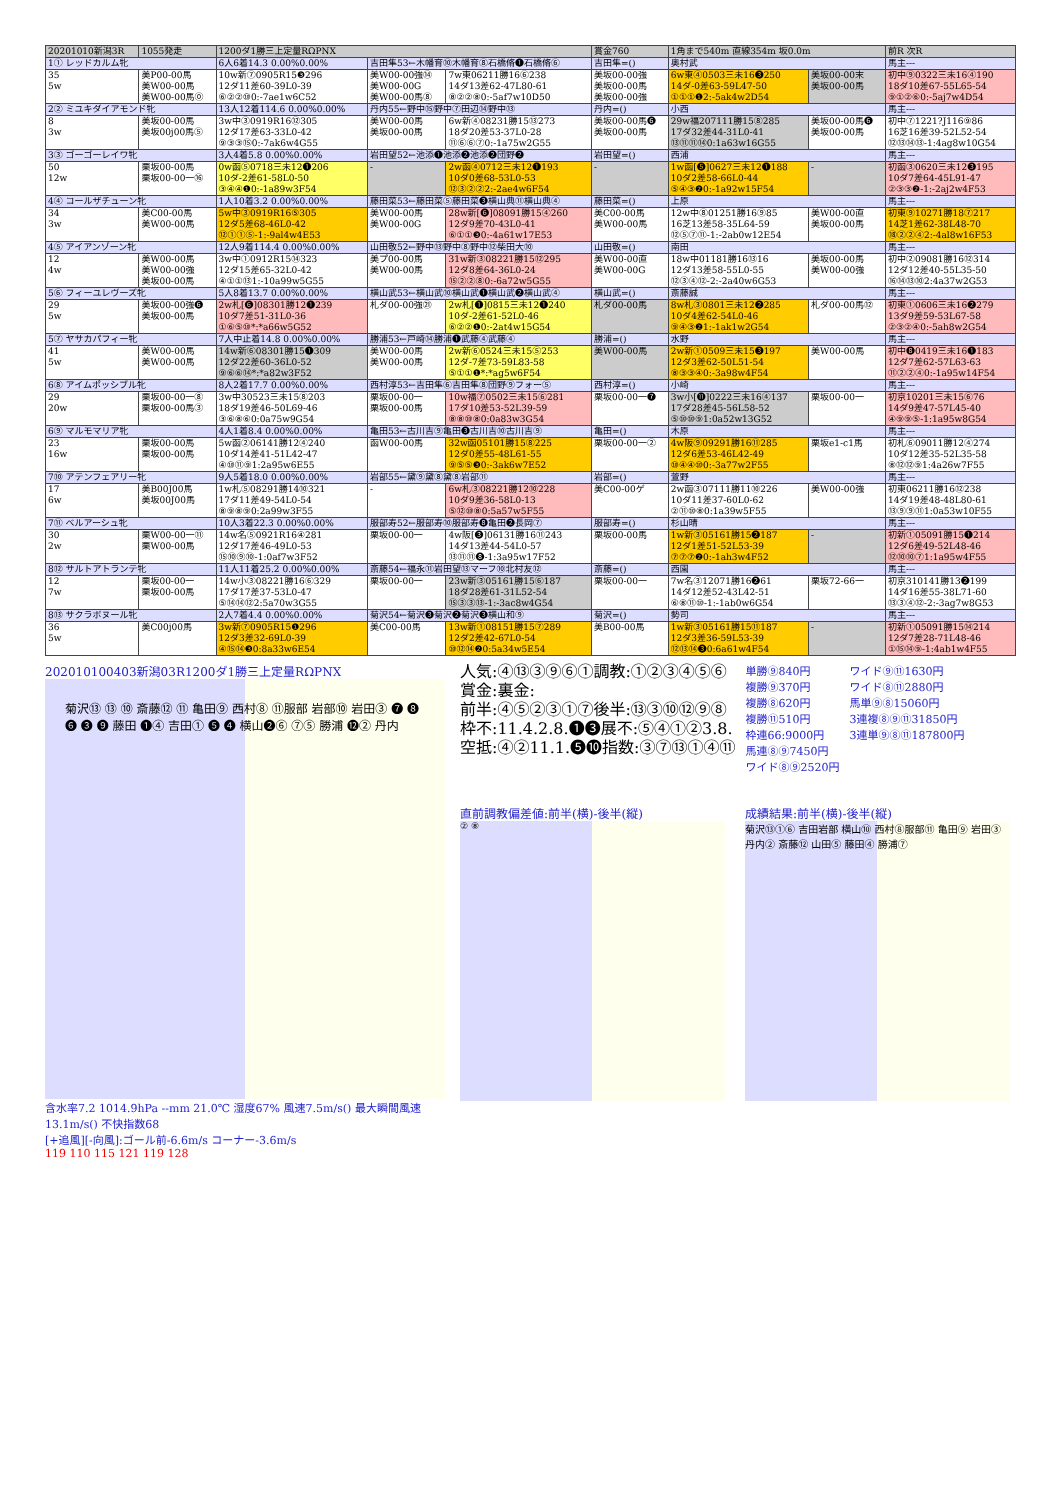| 20201010新潟3R | 1055発走 | 1200ダ1勝三上定量RΩPNX | | | 賞金760 | 1角まで540m 直線354m 坂0.0m | | 前R 次R |
| 1① レッドカルム牝 | | 6人6着14.3 0.00%0.00% | 吉田隼53←木幡育⑩木幡育⑧石橋脩❶石橋脩⑥ | | 吉田隼=() | 奥村武 | | 馬主--- |
| 35 5w | 美P00-00馬 美W00-00馬 美W00-00馬⓪ | 10w新⑦0905R15❸296 12ダ11差60-39L0-39 ⑥②②⑩0:-7ae1w6C52 | 美W00-00強⑭ 美W00-00G 美W00-00馬⑧ | 7w東06211勝16⑥238 14ダ13差62-47L80-61 ⑧②②⑧0:-5af7w10D50 | 美坂00-00強 美坂00-00馬 美坂00-00強 | 6w東④0503三未16❸250 14ダ-0差63-59L47-50 ①①①❶2:-5ak4w2D54 | 美坂00-00末 美坂00-00馬 | 初中⑨0322三未16④190 18ダ10差67-55L65-54 ⑨①②⑥0:-5aj7w4D54 |
| 2② ミユキダイアモンド牝 | | 13人12着114.6 0.00%0.00% | 丹内55←野中⑮野中⑦田辺⑭野中⑬ | | 丹内=() | 小西 | | 馬主--- |
| 8 3w | 美坂00-00馬 美坂00j00馬⑤ | 3w中③0919R16⑫305 12ダ17差63-33L0-42 ⑨③③⑮0:-7ak6w4G55 | 美W00-00馬 美坂00-00馬 | 6w新④08231勝15⑬273 18ダ20差53-37L0-28 ⑪⑥⑥⑦0:-1a75w2G55 | 美坂00-00馬❻ 美坂00-00馬 | 29w福207111勝15⑧285 17ダ32差44-31L0-41 ⑬⑪⑪⑭0:1a63w16G55 | 美坂00-00馬❻ 美坂00-00馬 | 初中⑦1221?J116⑨86 16芝16差39-52L52-54 ⑫⑬⑭⑬-1:4ag8w10G54 |
| 3③ ゴーゴーレイワ牝 | | 3人4着5.8 0.00%0.00% | 岩田望52←池添❶池添❷池添❷団野❷ | | 岩田望=() | 西浦 | | 馬主--- |
| 50 12w | 栗坂00-00馬 栗坂00-00一⑯ | 0w函⑤0718三未12❶206 10ダ-2差61-58L0-50 ③④④❶0:-1a89w3F54 | - | 2w函④0712三未12❶193 10ダ0差68-53L0-53 ⑫③②②2:-2ae4w6F54 | - | 1w函[❺]0627三未12❶188 10ダ2差58-66L0-44 ⑤④③❷0:-1a92w15F54 | - | 初函③0620三未12❸195 10ダ7差64-45L91-47 ②③③❷-1:-2aj2w4F53 |
| 4④ コールザチューン牝 | | 1人10着3.2 0.00%0.00% | 藤田菜53←藤田菜⑤藤田菜❸横山典⑪横山典④ | | 藤田菜=() | 上原 | | 馬主--- |
| 34 3w | 美C00-00馬 美W00-00馬 | 5w中③0919R16⑤305 12ダ5差68-46L0-42 ⑫①①⑤-1:-9al4w4E53 | 美W00-00馬 美W00-00G | 28w新[❻]08091勝15④260 12ダ9差70-43L0-41 ⑥①①❸0:-4a61w17E53 | 美C00-00馬 美W00-00馬 | 12w中⑧01251勝16⑨85 16芝13差58-35L64-59 ⑫⑤⑦⑪-1:-2ab0w12E54 | 美W00-00直 美坂00-00馬 | 初東⑨10271勝18⑦217 14芝1差62-38L48-70 ⑱②②④2:-4al8w16F53 |
| 4⑤ アイアンゾーン牝 | | 12人9着114.4 0.00%0.00% | 山田敬52←野中⑬野中⑧野中⑫柴田大⑩ | | 山田敬=() | 南田 | | 馬主--- |
| 12 4w | 美W00-00馬 美W00-00強 美坂00-00馬 | 3w中①0912R15⑭323 12ダ15差65-32L0-42 ④①①⑬1:-10a99w5G55 | 美プ00-00馬 美W00-00馬 | 31w新③08221勝15⑫295 12ダ8差64-36L0-24 ⑮②②⑧0:-6a72w5G55 | 美W00-00直 美W00-00G | 18w中01181勝16⑬16 12ダ13差58-55L0-55 ⑫③④⑫-2:-2a40w6G53 | 美坂00-00馬 美W00-00強 | 初中②09081勝16⑫314 12ダ12差40-55L35-50 ⑯⑭⑬⑩2:4a37w2G53 |
| 5⑥ フィーユレヴーズ牝 | | 5人8着13.7 0.00%0.00% | 横山武53←横山武⑩横山武❶横山武❷横山武④ | | 横山武=() | 斎藤誠 | | 馬主--- |
| 29 5w | 美坂00-00強❻ 美坂00-00馬 | 2w札[❻]08301勝12❶239 10ダ7差51-31L0-36 ①⑥⑤⑩*:*a66w5G52 | 札ダ00-00強㉑ | 2w札[❶]0815三未12❶240 10ダ-2差61-52L0-46 ⑥②②❶0:-2at4w15G54 | 札ダ00-00馬 | 8w札③0801三未12❷285 10ダ4差62-54L0-46 ⑨④③❷1:-1ak1w2G54 | 札ダ00-00馬⑫ | 初東①0606三未16❷279 13ダ9差59-53L67-58 ②③②④0:-5ah8w2G54 |
| 5⑦ ヤサカパフィー牝 | | 7人中止着14.8 0.00%0.00% | 勝浦53←戸崎⑭勝浦❶武藤④武藤④ | | 勝浦=() | 水野 | | 馬主--- |
| 41 5w | 美W00-00馬 美W00-00馬 | 14w新⑥08301勝15❶309 12ダ22差60-36L0-52 ⑨⑥⑥⑭*:*a82w3F52 | 美W00-00馬 美W00-00馬 | 2w新⑥0524三未15⑤253 12ダ-7差73-59L83-58 ⑤①①❶*:*ag5w6F54 | 美W00-00馬 | 2w新①0509三未15❸197 12ダ3差62-50L51-54 ⑧③③④0:-3a98w4F54 | 美W00-00馬 | 初中❽0419三未16❶183 12ダ7差62-57L63-63 ⑪②②④0:-1a95w14F54 |
| 6⑧ アイムポッシブル牝 | | 8人2着17.7 0.00%0.00% | 西村淳53←吉田隼⑥吉田隼⑧団野⑨フォー⑤ | | 西村淳=() | 小崎 | | 馬主--- |
| 29 20w | 栗坂00-00一⑧ 栗坂00-00馬③ | 3w中30523三未15⑧203 18ダ19差46-50L69-46 ③⑥⑧⑥0:0a75w9G54 | 栗坂00-00一 栗坂00-00馬 | 10w福⑦0502三未15⑥281 17ダ10差53-52L39-59 ⑧⑧⑩⑧0:0a83w3G54 | 栗坂00-00一❼ | 3w小[⓫]0222三未16④137 17ダ28差45-56L58-52 ⑤⑩⑩⑨1:0a52w13G52 | 栗坂00-00一 | 初京10201三未15⑥76 14ダ9差47-57L45-40 ④⑨⑨⑤-1:1a95w8G54 |
| 6⑨ マルモマリア牝 | | 4人1着8.4 0.00%0.00% | 亀田53←古川吉⑨亀田❸古川吉⑩古川吉⑨ | | 亀田=() | 木原 | | 馬主--- |
| 23 16w | 栗坂00-00馬 栗坂00-00馬 | 5w函②06141勝12④240 10ダ14差41-51L42-47 ④⑩⑪⑨1:2a95w6E55 | 函W00-00馬 | 32w函05101勝15⑧225 12ダ0差55-48L61-55 ⑨⑤⑤❸0:-3ak6w7E52 | 栗坂00-00一② | 4w阪⑨09291勝16⑪285 12ダ6差53-46L42-49 ⑩④④⑩0:-3a77w2F55 | 栗坂e1-c1馬 | 初札⑥09011勝12④274 10ダ12差35-52L35-58 ⑧⑫⑫⑨1:4a26w7F55 |
| 7⑩ アテンフェアリー牝 | | 9人5着18.0 0.00%0.00% | 岩部55←黛⑨黛⑧黛⑧岩部⑪ | | 岩部=() | 萱野 | | 馬主--- |
| 17 6w | 美B00J00馬 美坂00J00馬 | 1w札⑤08291勝14⑩321 17ダ11差49-54L0-54 ⑧⑨⑧⑨0:2a99w3F55 | - | 6w札③08221勝12⑩228 10ダ9差36-58L0-13 ⑤⑫⑩⑧0:5a57w5F55 | 美C00-00ゲ | 2w函③07111勝11⑩226 10ダ11差37-60L0-62 ②⑪⑩⑧0:1a39w5F55 | 美W00-00強 | 初東06211勝16⑫238 14ダ19差48-48L80-61 ⑬⑨⑨⑪1:0a53w10F55 |
| 7⑪ ベルアーシュ牝 | | 10人3着22.3 0.00%0.00% | 服部寿52←服部寿⑩服部寿❽亀田❷長岡⑦ | | 服部寿=() | 杉山晴 | | 馬主--- |
| 30 2w | 栗W00-00一⑪ 栗W00-00馬 | 14w名⑤0921R16④281 12ダ17差46-49L0-53 ⑮⑩⑨⑩-1:0af7w3F52 | 栗坂00-00一 | 4w阪[❸]06131勝16⑪243 14ダ13差44-54L0-57 ⑬⑪⑪❽-1:3a95w17F52 | 栗坂00-00馬 | 1w新③05161勝15❷187 12ダ1差51-52L53-39 ⑦⑦⑦❷0:-1ah3w4F52 | - | 初新①05091勝15❶214 12ダ6差49-52L48-46 ⑫⑩⑩⑦1:1a95w4F55 |
| 8⑫ サルトアトランテ牝 | | 11人11着25.2 0.00%0.00% | 斎藤54←福永⑪岩田望⑬マーフ⑩北村友⑫ | | 斎藤=() | 西園 | | 馬主--- |
| 12 7w | 栗坂00-00一 栗坂00-00馬 | 14w小③08221勝16⑥329 17ダ17差37-53L0-47 ⑤⑭⑭⑫2:5a70w3G55 | 栗坂00-00一 | 23w新③05161勝15⑥187 18ダ28差61-31L52-54 ⑮③③⑬-1:-3ac8w4G54 | 栗坂00-00一 | 7w名③12071勝16❷61 14ダ12差52-43L42-51 ⑥⑧⑪⑩-1:-1ab0w6G54 | 栗坂72-66一 | 初京310141勝13❷199 14ダ16差55-38L71-60 ⑬③④⑫-2:-3ag7w8G53 |
| 8⑬ サクラボヌール牝 | | 2人7着4.4 0.00%0.00% | 菊沢54←菊沢❸菊沢❷菊沢❸横山和⑨ | | 菊沢=() | 勢司 | | 馬主--- |
| 36 5w | 美C00j00馬 | 3w新⑦0905R15❶296 12ダ3差32-69L0-39 ④⑮⑭❸0:8a33w6E54 | 美C00-00馬 | 13w新①08151勝15⑦289 12ダ2差42-67L0-54 ⑩⑫⑭❷0:5a34w5E54 | 美B00-00馬 | 1w新③05161勝15⑪187 12ダ3差36-59L53-39 ⑫⑬⑭❸0:6a61w4F54 | - | 初新①05091勝15⑭214 12ダ7差28-71L48-46 ①⑮⑭⑨-1:4ab1w4F55 |
202010100403新潟03R1200ダ1勝三上定量RΩPNX
菊沢⑬ ⑬ ⑩ 斎藤⑫ ⑪ 亀田⑨ 西村⑧ ⑪服部 岩部⑩ 岩田③ ❼ ❽ ❻ ❸ ❾ 藤田 ❶④ 吉田① ❺ ❹ 横山❷⑥ ⑦⑤ 勝浦 ⓬② 丹内
含水率7.2 1014.9hPa --mm 21.0℃ 湿度67% 風速7.5m/s() 最大瞬間風速13.1m/s() 不快指数68
[+追風][-向風]:ゴール前-6.6m/s コーナー-3.6m/s
119 110 115 121 119 128
人気:④⑬③⑨⑥①調教:①②③④⑤⑥
賞金:裏金:
前半:④⑤②③①⑦後半:⑬③⑩⑫⑨⑧
枠不:11.4.2.8.❶❸展不:⑤④①②3.8.
空抵:④②11.1.❺❿指数:③⑦⑬①④⑪
単勝⑨840円
複勝⑨370円
複勝⑧620円
複勝⑪510円
枠連66:9000円
馬連⑧⑨7450円
ワイド⑧⑨2520円
ワイド⑨⑪1630円
ワイド⑧⑪2880円
馬単⑨⑧15060円
3連複⑧⑨⑪31850円
3連単⑨⑧⑪187800円
直前調教偏差値:前半(横)-後半(縦)
② ⑧
成績結果:前半(横)-後半(縦)
菊沢⑬①⑥ 吉田岩部 横山⑩ 西村⑧服部⑪ 亀田⑨ 岩田③ 丹内② 斎藤⑫ 山田⑤ 藤田④ 勝浦⑦